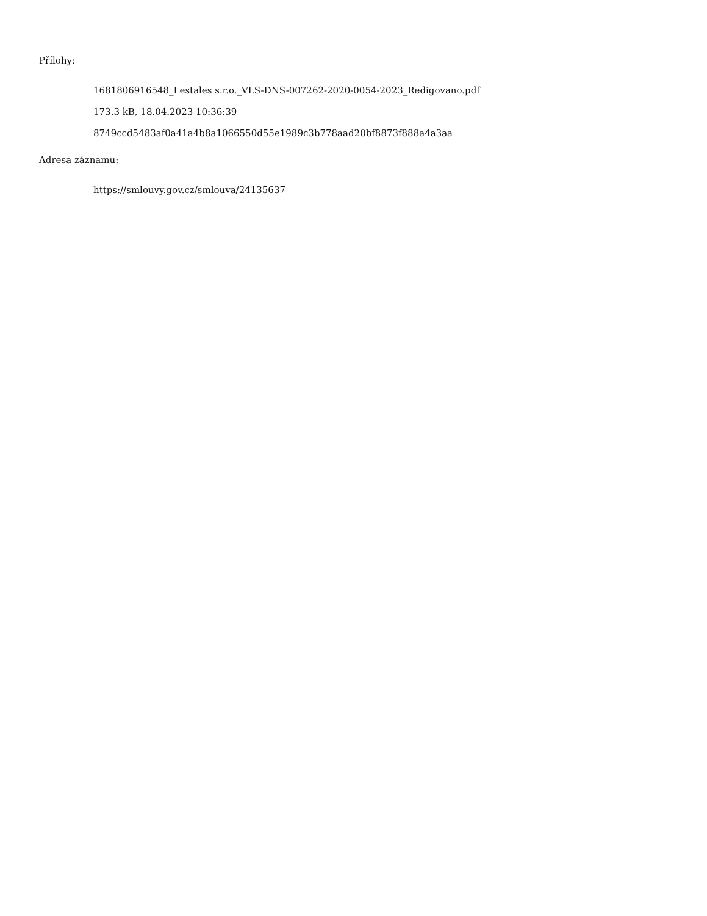Přílohy:
1681806916548_Lestales s.r.o._VLS-DNS-007262-2020-0054-2023_Redigovano.pdf
173.3 kB, 18.04.2023 10:36:39
8749ccd5483af0a41a4b8a1066550d55e1989c3b778aad20bf8873f888a4a3aa
Adresa záznamu:
https://smlouvy.gov.cz/smlouva/24135637